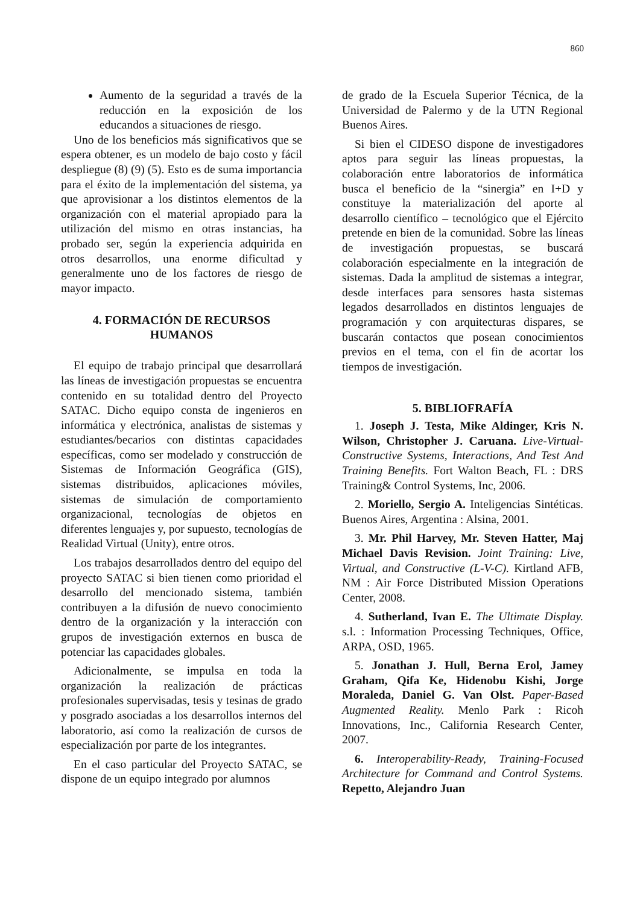860
Aumento de la seguridad a través de la reducción en la exposición de los educandos a situaciones de riesgo.
Uno de los beneficios más significativos que se espera obtener, es un modelo de bajo costo y fácil despliegue (8) (9) (5). Esto es de suma importancia para el éxito de la implementación del sistema, ya que aprovisionar a los distintos elementos de la organización con el material apropiado para la utilización del mismo en otras instancias, ha probado ser, según la experiencia adquirida en otros desarrollos, una enorme dificultad y generalmente uno de los factores de riesgo de mayor impacto.
4. FORMACIÓN DE RECURSOS HUMANOS
El equipo de trabajo principal que desarrollará las líneas de investigación propuestas se encuentra contenido en su totalidad dentro del Proyecto SATAC. Dicho equipo consta de ingenieros en informática y electrónica, analistas de sistemas y estudiantes/becarios con distintas capacidades específicas, como ser modelado y construcción de Sistemas de Información Geográfica (GIS), sistemas distribuidos, aplicaciones móviles, sistemas de simulación de comportamiento organizacional, tecnologías de objetos en diferentes lenguajes y, por supuesto, tecnologías de Realidad Virtual (Unity), entre otros.
Los trabajos desarrollados dentro del equipo del proyecto SATAC si bien tienen como prioridad el desarrollo del mencionado sistema, también contribuyen a la difusión de nuevo conocimiento dentro de la organización y la interacción con grupos de investigación externos en busca de potenciar las capacidades globales.
Adicionalmente, se impulsa en toda la organización la realización de prácticas profesionales supervisadas, tesis y tesinas de grado y posgrado asociadas a los desarrollos internos del laboratorio, así como la realización de cursos de especialización por parte de los integrantes.
En el caso particular del Proyecto SATAC, se dispone de un equipo integrado por alumnos
de grado de la Escuela Superior Técnica, de la Universidad de Palermo y de la UTN Regional Buenos Aires.
Si bien el CIDESO dispone de investigadores aptos para seguir las líneas propuestas, la colaboración entre laboratorios de informática busca el beneficio de la “sinergia” en I+D y constituye la materialización del aporte al desarrollo científico – tecnológico que el Ejército pretende en bien de la comunidad. Sobre las líneas de investigación propuestas, se buscará colaboración especialmente en la integración de sistemas. Dada la amplitud de sistemas a integrar, desde interfaces para sensores hasta sistemas legados desarrollados en distintos lenguajes de programación y con arquitecturas dispares, se buscarán contactos que posean conocimientos previos en el tema, con el fin de acortar los tiempos de investigación.
5. BIBLIOFRAFÍA
1. Joseph J. Testa, Mike Aldinger, Kris N. Wilson, Christopher J. Caruana. Live-Virtual-Constructive Systems, Interactions, And Test And Training Benefits. Fort Walton Beach, FL : DRS Training& Control Systems, Inc, 2006.
2. Moriello, Sergio A. Inteligencias Sintéticas. Buenos Aires, Argentina : Alsina, 2001.
3. Mr. Phil Harvey, Mr. Steven Hatter, Maj Michael Davis Revision. Joint Training: Live, Virtual, and Constructive (L-V-C). Kirtland AFB, NM : Air Force Distributed Mission Operations Center, 2008.
4. Sutherland, Ivan E. The Ultimate Display. s.l. : Information Processing Techniques, Office, ARPA, OSD, 1965.
5. Jonathan J. Hull, Berna Erol, Jamey Graham, Qifa Ke, Hidenobu Kishi, Jorge Moraleda, Daniel G. Van Olst. Paper-Based Augmented Reality. Menlo Park : Ricoh Innovations, Inc., California Research Center, 2007.
6. Interoperability-Ready, Training-Focused Architecture for Command and Control Systems. Repetto, Alejandro Juan